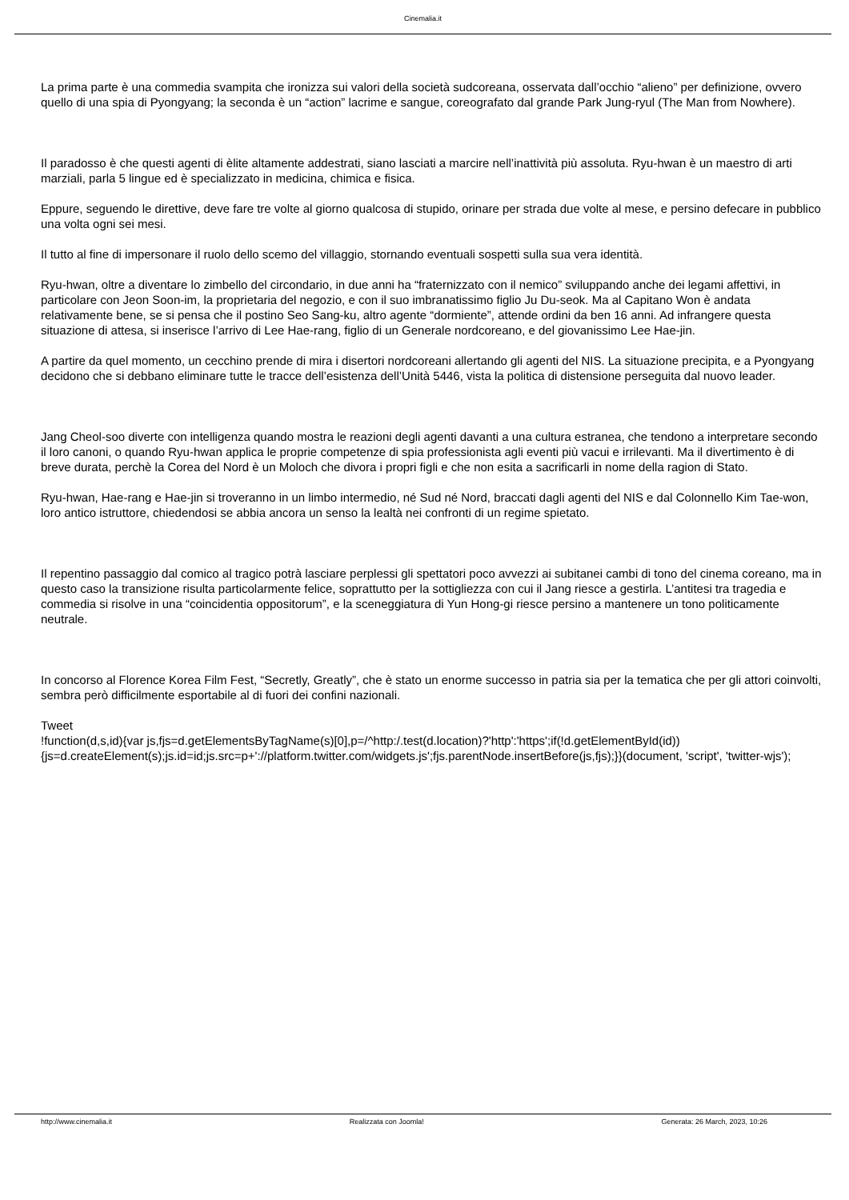Cinemalia.it
La prima parte è una commedia svampita che ironizza sui valori della società sudcoreana, osservata dall’occhio “alieno” per definizione, ovvero quello di una spia di Pyongyang; la seconda è un “action” lacrime e sangue, coreografato dal grande Park Jung-ryul (The Man from Nowhere).
Il paradosso è che questi agenti di èlite altamente addestrati, siano lasciati a marcire nell’inattività più assoluta. Ryu-hwan è un maestro di arti marziali, parla 5 lingue ed è specializzato in medicina, chimica e fisica.
Eppure, seguendo le direttive, deve fare tre volte al giorno qualcosa di stupido, orinare per strada due volte al mese, e persino defecare in pubblico una volta ogni sei mesi.
Il tutto al fine di impersonare il ruolo dello scemo del villaggio, stornando eventuali sospetti sulla sua vera identità.
Ryu-hwan, oltre a diventare lo zimbello del circondario, in due anni ha “fraternizzato con il nemico” sviluppando anche dei legami affettivi, in particolare con Jeon Soon-im, la proprietaria del negozio, e con il suo imbranatissimo figlio Ju Du-seok. Ma al Capitano Won è andata relativamente bene, se si pensa che il postino Seo Sang-ku, altro agente “dormiente”, attende ordini da ben 16 anni. Ad infrangere questa situazione di attesa, si inserisce l’arrivo di Lee Hae-rang, figlio di un Generale nordcoreano, e del giovanissimo Lee Hae-jin.
A partire da quel momento, un cecchino prende di mira i disertori nordcoreani allertando gli agenti del NIS. La situazione precipita, e a Pyongyang decidono che si debbano eliminare tutte le tracce dell’esistenza dell’Unità 5446, vista la politica di distensione perseguita dal nuovo leader.
Jang Cheol-soo diverte con intelligenza quando mostra le reazioni degli agenti davanti a una cultura estranea, che tendono a interpretare secondo il loro canoni, o quando Ryu-hwan applica le proprie competenze di spia professionista agli eventi più vacui e irrilevanti. Ma il divertimento è di breve durata, perchè la Corea del Nord è un Moloch che divora i propri figli e che non esita a sacrificarli in nome della ragion di Stato.
Ryu-hwan, Hae-rang e Hae-jin si troveranno in un limbo intermedio, né Sud né Nord, braccati dagli agenti del NIS e dal Colonnello Kim Tae-won, loro antico istruttore, chiedendosi se abbia ancora un senso la lealtà nei confronti di un regime spietato.
Il repentino passaggio dal comico al tragico potrà lasciare perplessi gli spettatori poco avvezzi ai subitanei cambi di tono del cinema coreano, ma in questo caso la transizione risulta particolarmente felice, soprattutto per la sottigliezza con cui il Jang riesce a gestirla. L’antitesi tra tragedia e commedia si risolve in una “coincidentia oppositorum”, e la sceneggiatura di Yun Hong-gi riesce persino a mantenere un tono politicamente neutrale.
In concorso al Florence Korea Film Fest, “Secretly, Greatly”, che è stato un enorme successo in patria sia per la tematica che per gli attori coinvolti, sembra però difficilmente esportabile al di fuori dei confini nazionali.
Tweet
!function(d,s,id){var js,fjs=d.getElementsByTagName(s)[0],p=/^http:/.test(d.location)?'http':'https';if(!d.getElementById(id)){js=d.createElement(s);js.id=id;js.src=p+'://platform.twitter.com/widgets.js';fjs.parentNode.insertBefore(js,fjs);}}(document, 'script', 'twitter-wjs');
http://www.cinemalia.it Realizzata con Joomla! Generata: 26 March, 2023, 10:26